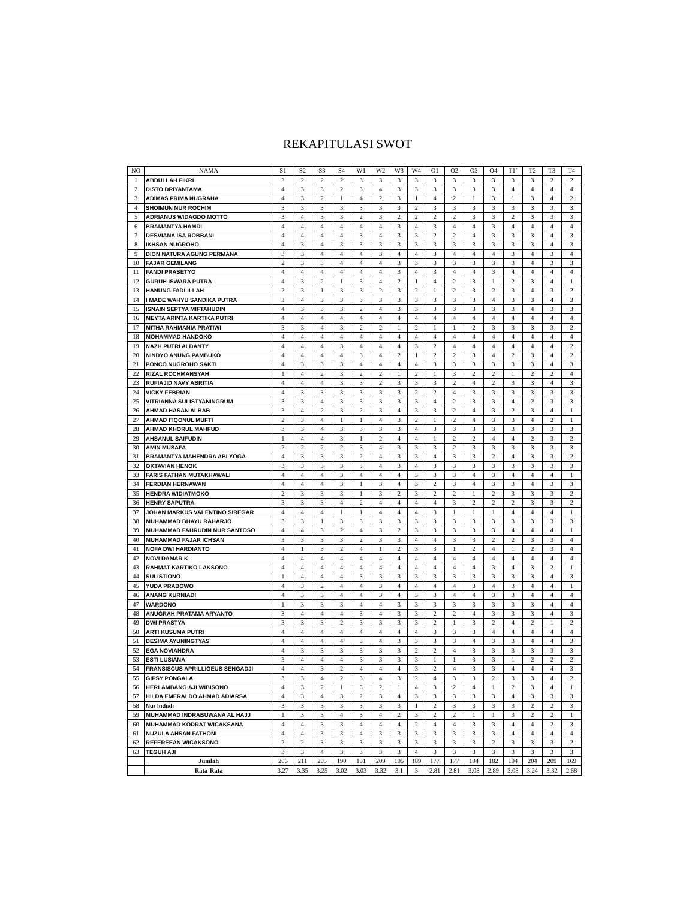REKAPITULASI SWOT
| NO | NAMA | S1 | S2 | S3 | S4 | W1 | W2 | W3 | W4 | O1 | O2 | O3 | O4 | T1` | T2 | T3 | T4 |
| --- | --- | --- | --- | --- | --- | --- | --- | --- | --- | --- | --- | --- | --- | --- | --- | --- | --- |
| 1 | ABDULLAH FIKRI | 3 | 2 | 2 | 2 | 3 | 3 | 3 | 3 | 3 | 3 | 3 | 3 | 3 | 3 | 2 | 2 |
| 2 | DISTO DRIYANTAMA | 4 | 3 | 3 | 2 | 3 | 4 | 3 | 3 | 3 | 3 | 3 | 3 | 4 | 4 | 4 | 4 |
| 3 | ADIMAS PRIMA NUGRAHA | 4 | 3 | 2 | 1 | 4 | 2 | 3 | 1 | 4 | 2 | 1 | 3 | 1 | 3 | 4 | 2 |
| 4 | SHOIMUN NUR ROCHIM | 3 | 3 | 3 | 3 | 3 | 3 | 3 | 2 | 3 | 3 | 3 | 3 | 3 | 3 | 3 | 3 |
| 5 | ADRIANUS WIDAGDO MOTTO | 3 | 4 | 3 | 3 | 2 | 3 | 2 | 2 | 2 | 2 | 3 | 3 | 2 | 3 | 3 | 3 |
| 6 | BRAMANTYA HAMDI | 4 | 4 | 4 | 4 | 4 | 4 | 3 | 4 | 3 | 4 | 4 | 3 | 4 | 4 | 4 | 4 |
| 7 | DESVIANA ISA ROBBANI | 4 | 4 | 4 | 4 | 3 | 4 | 3 | 3 | 2 | 2 | 4 | 3 | 3 | 3 | 4 | 3 |
| 8 | IKHSAN NUGROHO | 4 | 3 | 4 | 3 | 3 | 3 | 3 | 3 | 3 | 3 | 3 | 3 | 3 | 3 | 4 | 3 |
| 9 | DION NATURA AGUNG PERMANA | 3 | 3 | 4 | 4 | 4 | 3 | 4 | 4 | 3 | 4 | 4 | 4 | 3 | 4 | 3 | 4 |
| 10 | FAJAR GEMILANG | 2 | 3 | 3 | 4 | 4 | 4 | 3 | 3 | 3 | 3 | 3 | 3 | 3 | 4 | 3 | 3 |
| 11 | FANDI PRASETYO | 4 | 4 | 4 | 4 | 4 | 4 | 3 | 4 | 3 | 4 | 4 | 3 | 4 | 4 | 4 | 4 |
| 12 | GURUH ISWARA PUTRA | 4 | 3 | 2 | 1 | 3 | 4 | 2 | 1 | 4 | 2 | 3 | 1 | 2 | 3 | 4 | 1 |
| 13 | HANUNG FADLILLAH | 2 | 3 | 1 | 3 | 3 | 2 | 3 | 2 | 1 | 2 | 3 | 2 | 3 | 4 | 3 | 2 |
| 14 | I MADE WAHYU SANDIKA PUTRA | 3 | 4 | 3 | 3 | 3 | 3 | 3 | 3 | 3 | 3 | 3 | 4 | 3 | 3 | 4 | 3 |
| 15 | ISNAIN SEPTYA MIFTAHUDIN | 4 | 3 | 3 | 3 | 2 | 4 | 3 | 3 | 3 | 3 | 3 | 3 | 3 | 4 | 3 | 3 |
| 16 | MEYTA ARINTA KARTIKA PUTRI | 4 | 4 | 4 | 4 | 4 | 4 | 4 | 4 | 4 | 4 | 4 | 4 | 4 | 4 | 4 | 4 |
| 17 | MITHA RAHMANIA PRATIWI | 3 | 3 | 4 | 3 | 2 | 2 | 1 | 2 | 1 | 1 | 2 | 3 | 3 | 3 | 3 | 2 |
| 18 | MOHAMMAD HANDOKO | 4 | 4 | 4 | 4 | 4 | 4 | 4 | 4 | 4 | 4 | 4 | 4 | 4 | 4 | 4 | 4 |
| 19 | NAZH PUTRI ALDANTY | 4 | 4 | 4 | 3 | 4 | 4 | 4 | 3 | 2 | 4 | 4 | 4 | 4 | 4 | 4 | 2 |
| 20 | NINDYO ANUNG PAMBUKO | 4 | 4 | 4 | 4 | 3 | 4 | 2 | 1 | 2 | 2 | 3 | 4 | 2 | 3 | 4 | 2 |
| 21 | PONCO NUGROHO SAKTI | 4 | 3 | 3 | 3 | 4 | 4 | 4 | 4 | 3 | 3 | 3 | 3 | 3 | 3 | 4 | 3 |
| 22 | RIZAL ROCHMANSYAH | 1 | 4 | 2 | 3 | 2 | 2 | 1 | 2 | 1 | 3 | 2 | 2 | 1 | 2 | 2 | 4 |
| 23 | RUFIAJID NAVY ABRITIA | 4 | 4 | 4 | 3 | 3 | 2 | 3 | 3 | 3 | 2 | 4 | 2 | 3 | 3 | 4 | 3 |
| 24 | VICKY FEBRIAN | 4 | 3 | 3 | 3 | 3 | 3 | 3 | 2 | 2 | 4 | 3 | 3 | 3 | 3 | 3 | 3 |
| 25 | VITRIANNA SULISTYANINGRUM | 3 | 3 | 4 | 3 | 3 | 3 | 3 | 3 | 4 | 2 | 3 | 3 | 4 | 2 | 3 | 3 |
| 26 | AHMAD HASAN ALBAB | 3 | 4 | 2 | 3 | 2 | 3 | 4 | 3 | 3 | 2 | 4 | 3 | 2 | 3 | 4 | 1 |
| 27 | AHMAD ITQONUL MUFTI | 2 | 3 | 4 | 1 | 1 | 4 | 3 | 2 | 1 | 2 | 4 | 3 | 3 | 4 | 2 | 1 |
| 28 | AHMAD KHORUL MAHFUD | 3 | 3 | 4 | 3 | 3 | 3 | 3 | 4 | 3 | 3 | 3 | 3 | 3 | 3 | 3 | 3 |
| 29 | AHSANUL SAIFUDIN | 1 | 4 | 4 | 3 | 1 | 2 | 4 | 4 | 1 | 2 | 2 | 4 | 4 | 2 | 3 | 2 |
| 30 | AMIN MUSAFA | 2 | 2 | 2 | 2 | 3 | 4 | 3 | 3 | 3 | 2 | 3 | 3 | 3 | 3 | 3 | 3 |
| 31 | BRAMANTYA MAHENDRA ABI YOGA | 4 | 3 | 3 | 3 | 2 | 4 | 3 | 3 | 4 | 3 | 3 | 2 | 4 | 3 | 3 | 2 |
| 32 | OKTAVIAN HENOK | 3 | 3 | 3 | 3 | 3 | 4 | 3 | 4 | 3 | 3 | 3 | 3 | 3 | 3 | 3 | 3 |
| 33 | FARIS FATHAN MUTAKHAWALI | 4 | 4 | 4 | 3 | 4 | 4 | 4 | 3 | 3 | 3 | 4 | 3 | 4 | 4 | 4 | 1 |
| 34 | FERDIAN HERNAWAN | 4 | 4 | 4 | 3 | 1 | 3 | 4 | 3 | 2 | 3 | 4 | 3 | 3 | 4 | 3 | 3 |
| 35 | HENDRA WIDIATMOKO | 2 | 3 | 3 | 3 | 1 | 3 | 2 | 3 | 2 | 2 | 1 | 2 | 3 | 3 | 3 | 2 |
| 36 | HENRY SAPUTRA | 3 | 3 | 3 | 4 | 2 | 4 | 4 | 4 | 4 | 3 | 2 | 2 | 2 | 3 | 3 | 2 |
| 37 | JOHAN MARKUS VALENTINO SIREGAR | 4 | 4 | 4 | 1 | 1 | 4 | 4 | 4 | 3 | 1 | 1 | 1 | 4 | 4 | 4 | 1 |
| 38 | MUHAMMAD BHAYU RAHARJO | 3 | 3 | 1 | 3 | 3 | 3 | 3 | 3 | 3 | 3 | 3 | 3 | 3 | 3 | 3 | 3 |
| 39 | MUHAMMAD FAHRUDIN NUR SANTOSO | 4 | 4 | 3 | 2 | 4 | 3 | 2 | 3 | 3 | 3 | 3 | 3 | 4 | 4 | 4 | 1 |
| 40 | MUHAMMAD FAJAR ICHSAN | 3 | 3 | 3 | 3 | 2 | 3 | 3 | 4 | 4 | 3 | 3 | 2 | 2 | 3 | 3 | 4 |
| 41 | NOFA DWI HARDIANTO | 4 | 1 | 3 | 2 | 4 | 1 | 2 | 3 | 3 | 1 | 2 | 4 | 1 | 2 | 3 | 4 |
| 42 | NOVI DAMAR K | 4 | 4 | 4 | 4 | 4 | 4 | 4 | 4 | 4 | 4 | 4 | 4 | 4 | 4 | 4 | 4 |
| 43 | RAHMAT KARTIKO LAKSONO | 4 | 4 | 4 | 4 | 4 | 4 | 4 | 4 | 4 | 4 | 4 | 3 | 4 | 3 | 2 | 1 |
| 44 | SULISTIONO | 1 | 4 | 4 | 4 | 3 | 3 | 3 | 3 | 3 | 3 | 3 | 3 | 3 | 3 | 4 | 3 |
| 45 | YUDA PRABOWO | 4 | 3 | 2 | 4 | 4 | 3 | 4 | 4 | 4 | 4 | 3 | 4 | 3 | 4 | 4 | 1 |
| 46 | ANANG KURNIADI | 4 | 3 | 3 | 4 | 4 | 3 | 4 | 3 | 3 | 4 | 4 | 3 | 3 | 4 | 4 | 4 |
| 47 | WARDONO | 1 | 3 | 3 | 3 | 4 | 4 | 3 | 3 | 3 | 3 | 3 | 3 | 3 | 3 | 4 | 4 |
| 48 | ANUGRAH PRATAMA ARYANTO | 3 | 4 | 4 | 4 | 3 | 4 | 3 | 3 | 2 | 2 | 4 | 3 | 3 | 3 | 4 | 3 |
| 49 | DWI PRASTYA | 3 | 3 | 3 | 2 | 3 | 3 | 3 | 3 | 2 | 1 | 3 | 2 | 4 | 2 | 1 | 2 |
| 50 | ARTI KUSUMA PUTRI | 4 | 4 | 4 | 4 | 4 | 4 | 4 | 4 | 3 | 3 | 3 | 4 | 4 | 4 | 4 | 4 |
| 51 | DESIMA AYUNINGTYAS | 4 | 4 | 4 | 4 | 3 | 4 | 3 | 3 | 3 | 3 | 4 | 3 | 3 | 4 | 4 | 3 |
| 52 | EGA NOVIANDRA | 4 | 3 | 3 | 3 | 3 | 3 | 3 | 2 | 2 | 4 | 3 | 3 | 3 | 3 | 3 | 3 |
| 53 | ESTI LUSIANA | 3 | 4 | 4 | 4 | 3 | 3 | 3 | 3 | 1 | 1 | 3 | 3 | 1 | 2 | 2 | 2 |
| 54 | FRANSISCUS APRILLIGEUS SENGADJI | 4 | 4 | 3 | 2 | 4 | 4 | 4 | 3 | 2 | 4 | 3 | 3 | 4 | 4 | 4 | 3 |
| 55 | GIPSY PONGALA | 3 | 3 | 4 | 2 | 3 | 4 | 3 | 2 | 4 | 3 | 3 | 2 | 3 | 3 | 4 | 2 |
| 56 | HERLAMBANG AJI WIBISONO | 4 | 3 | 2 | 1 | 3 | 2 | 1 | 4 | 3 | 2 | 4 | 1 | 2 | 3 | 4 | 1 |
| 57 | HILDA EMERALDO AHMAD ADIARSA | 4 | 3 | 4 | 3 | 2 | 3 | 4 | 3 | 3 | 3 | 3 | 3 | 4 | 3 | 3 | 3 |
| 58 | Nur Indiah | 3 | 3 | 3 | 3 | 3 | 3 | 3 | 1 | 2 | 3 | 3 | 3 | 3 | 2 | 2 | 3 |
| 59 | MUHAMMAD INDRABUWANA AL HAJJ | 1 | 3 | 3 | 4 | 3 | 4 | 2 | 3 | 2 | 2 | 1 | 1 | 3 | 2 | 2 | 1 |
| 60 | MUHAMMAD KODRAT WICAKSANA | 4 | 4 | 3 | 3 | 4 | 4 | 4 | 2 | 4 | 4 | 3 | 3 | 4 | 4 | 2 | 3 |
| 61 | NUZULA AHSAN FATHONI | 4 | 4 | 3 | 3 | 4 | 3 | 3 | 3 | 3 | 3 | 3 | 3 | 4 | 4 | 4 | 4 |
| 62 | REFEREEAN WICAKSONO | 2 | 2 | 3 | 3 | 3 | 3 | 3 | 3 | 3 | 3 | 3 | 2 | 3 | 3 | 3 | 2 |
| 63 | TEGUH AJI | 3 | 3 | 4 | 3 | 3 | 3 | 3 | 4 | 3 | 3 | 3 | 3 | 3 | 3 | 3 | 3 |
| | Jumlah | 206 | 211 | 205 | 190 | 191 | 209 | 195 | 189 | 177 | 177 | 194 | 182 | 194 | 204 | 209 | 169 |
| | Rata-Rata | 3.27 | 3.35 | 3.25 | 3.02 | 3.03 | 3.32 | 3.1 | 3 | 2.81 | 2.81 | 3.08 | 2.89 | 3.08 | 3.24 | 3.32 | 2.68 |